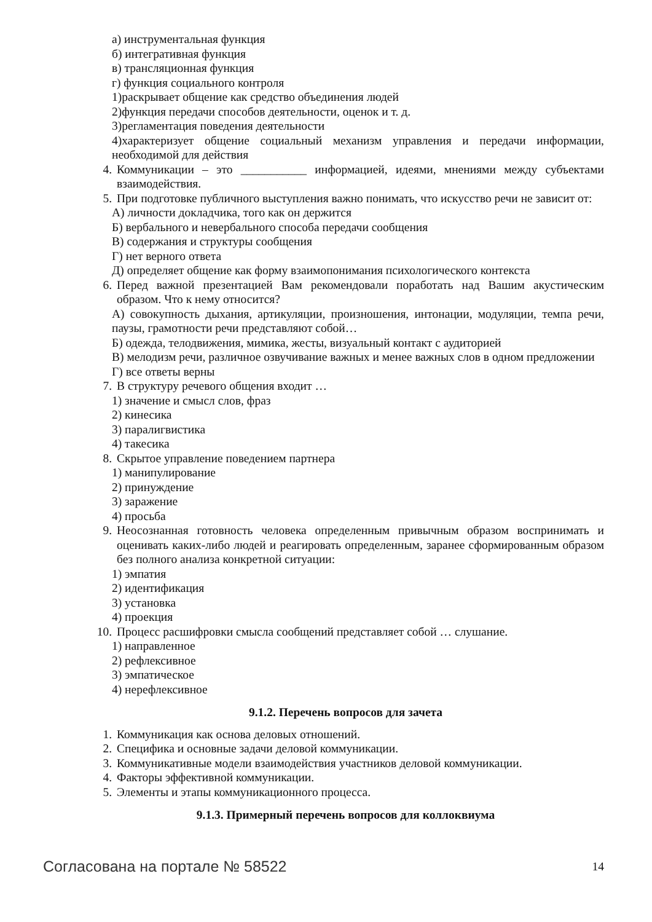а) инструментальная функция
б) интегративная функция
в) трансляционная функция
г) функция социального контроля
1)раскрывает общение как средство объединения людей
2)функция передачи способов деятельности, оценок и т. д.
3)регламентация поведения деятельности
4)характеризует общение социальный механизм управления и передачи информации, необходимой для действия
4. Коммуникации – это ___________ информацией, идеями, мнениями между субъектами взаимодействия.
5. При подготовке публичного выступления важно понимать, что искусство речи не зависит от:
А) личности докладчика, того как он держится
Б) вербального и невербального способа передачи сообщения
В) содержания и структуры сообщения
Г) нет верного ответа
Д) определяет общение как форму взаимопонимания психологического контекста
6. Перед важной презентацией Вам рекомендовали поработать над Вашим акустическим образом. Что к нему относится?
А) совокупность дыхания, артикуляции, произношения, интонации, модуляции, темпа речи, паузы, грамотности речи представляют собой…
Б) одежда, телодвижения, мимика, жесты, визуальный контакт с аудиторией
В) мелодизм речи, различное озвучивание важных и менее важных слов в одном предложении
Г) все ответы верны
7. В структуру речевого общения входит …
1) значение и смысл слов, фраз
2) кинесика
3) паралигвистика
4) такесика
8. Скрытое управление поведением партнера
1) манипулирование
2) принуждение
3) заражение
4) просьба
9. Неосознанная готовность человека определенным привычным образом воспринимать и оценивать каких-либо людей и реагировать определенным, заранее сформированным образом без полного анализа конкретной ситуации:
1) эмпатия
2) идентификация
3) установка
4) проекция
10. Процесс расшифровки смысла сообщений представляет собой … слушание.
1) направленное
2) рефлексивное
3) эмпатическое
4) нерефлексивное
9.1.2. Перечень вопросов для зачета
1. Коммуникация как основа деловых отношений.
2. Специфика и основные задачи деловой коммуникации.
3. Коммуникативные модели взаимодействия участников деловой коммуникации.
4. Факторы эффективной коммуникации.
5. Элементы и этапы коммуникационного процесса.
9.1.3. Примерный перечень вопросов для коллоквиума
Согласована на портале № 58522 14